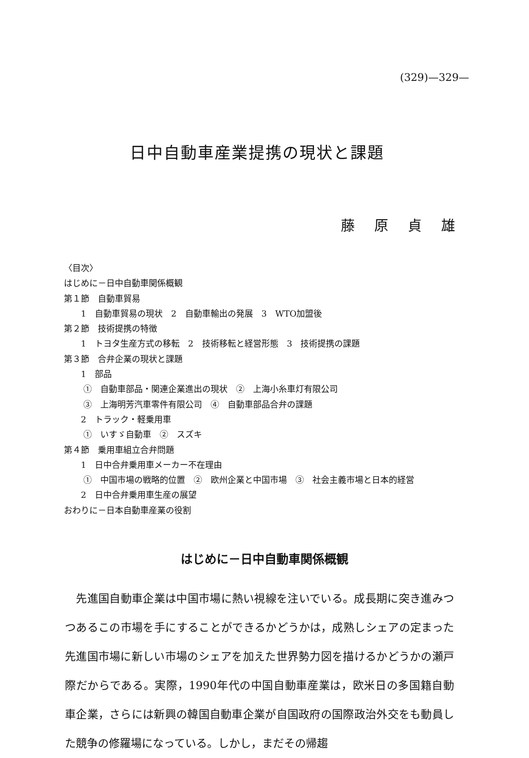(329)—329—
日中自動車産業提携の現状と課題
藤 原 貞 雄
〈目次〉
はじめに－日中自動車関係概観
第１節　自動車貿易
　　1　自動車貿易の現状　2　自動車輸出の発展　3　WTO加盟後
第２節　技術提携の特徴
　　1　トヨタ生産方式の移転　2　技術移転と経営形態　3　技術提携の課題
第３節　合弁企業の現状と課題
　　1　部品
　　 ①　自動車部品・関連企業進出の現状　②　上海小糸車灯有限公司
　　 ③　上海明芳汽車零件有限公司　④　自動車部品合弁の課題
　　2　トラック・軽乗用車
　　 ①　いすゞ自動車　②　スズキ
第４節　乗用車組立合弁問題
　　1　日中合弁乗用車メーカー不在理由
　　 ①　中国市場の戦略的位置　②　欧州企業と中国市場　③　社会主義市場と日本的経営
　　2　日中合弁乗用車生産の展望
おわりに－日本自動車産業の役割
はじめに－日中自動車関係概観
　先進国自動車企業は中国市場に熱い視線を注いでいる。成長期に突き進みつつあるこの市場を手にすることができるかどうかは，成熟しシェアの定まった先進国市場に新しい市場のシェアを加えた世界勢力図を描けるかどうかの瀬戸際だからである。実際，1990年代の中国自動車産業は，欧米日の多国籍自動車企業，さらには新興の韓国自動車企業が自国政府の国際政治外交をも動員した競争の修羅場になっている。しかし，まだその帰趨